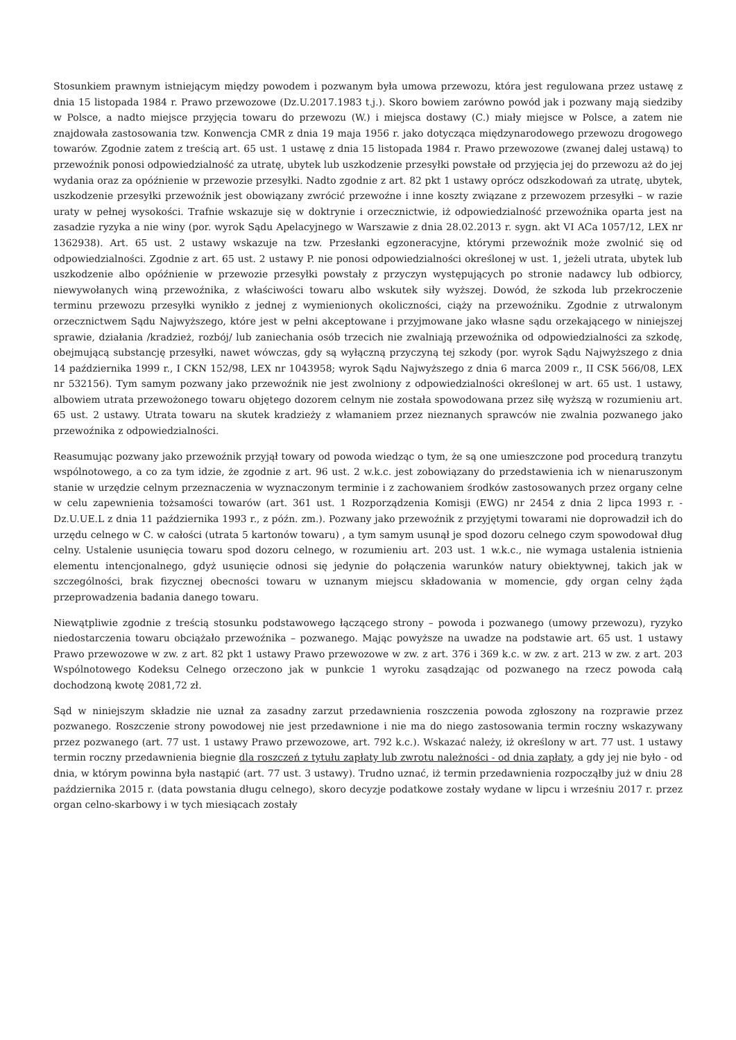Stosunkiem prawnym istniejącym między powodem i pozwanym była umowa przewozu, która jest regulowana przez ustawę z dnia 15 listopada 1984 r. Prawo przewozowe (Dz.U.2017.1983 t.j.). Skoro bowiem zarówno powód jak i pozwany mają siedziby w Polsce, a nadto miejsce przyjęcia towaru do przewozu (W.) i miejsca dostawy (C.) miały miejsce w Polsce, a zatem nie znajdowała zastosowania tzw. Konwencja CMR z dnia 19 maja 1956 r. jako dotycząca międzynarodowego przewozu drogowego towarów. Zgodnie zatem z treścią art. 65 ust. 1 ustawę z dnia 15 listopada 1984 r. Prawo przewozowe (zwanej dalej ustawą) to przewoźnik ponosi odpowiedzialność za utratę, ubytek lub uszkodzenie przesyłki powstałe od przyjęcia jej do przewozu aż do jej wydania oraz za opóźnienie w przewozie przesyłki. Nadto zgodnie z art. 82 pkt 1 ustawy oprócz odszkodowań za utratę, ubytek, uszkodzenie przesyłki przewoźnik jest obowiązany zwrócić przewoźne i inne koszty związane z przewozem przesyłki – w razie uraty w pełnej wysokości. Trafnie wskazuje się w doktrynie i orzecznictwie, iż odpowiedzialność przewoźnika oparta jest na zasadzie ryzyka a nie winy (por. wyrok Sądu Apelacyjnego w Warszawie z dnia 28.02.2013 r. sygn. akt VI ACa 1057/12, LEX nr 1362938). Art. 65 ust. 2 ustawy wskazuje na tzw. Przesłanki egzoneracyjne, którymi przewoźnik może zwolnić się od odpowiedzialności. Zgodnie z art. 65 ust. 2 ustawy P. nie ponosi odpowiedzialności określonej w ust. 1, jeżeli utrata, ubytek lub uszkodzenie albo opóźnienie w przewozie przesyłki powstały z przyczyn występujących po stronie nadawcy lub odbiorcy, niewywołanych winą przewoźnika, z właściwości towaru albo wskutek siły wyższej. Dowód, że szkoda lub przekroczenie terminu przewozu przesyłki wynikło z jednej z wymienionych okoliczności, ciąży na przewoźniku. Zgodnie z utrwalonym orzecznictwem Sądu Najwyższego, które jest w pełni akceptowane i przyjmowane jako własne sądu orzekającego w niniejszej sprawie, działania /kradzież, rozbój/ lub zaniechania osób trzecich nie zwalniają przewoźnika od odpowiedzialności za szkodę, obejmującą substancję przesyłki, nawet wówczas, gdy są wyłączną przyczyną tej szkody (por. wyrok Sądu Najwyższego z dnia 14 października 1999 r., I CKN 152/98, LEX nr 1043958; wyrok Sądu Najwyższego z dnia 6 marca 2009 r., II CSK 566/08, LEX nr 532156). Tym samym pozwany jako przewoźnik nie jest zwolniony z odpowiedzialności określonej w art. 65 ust. 1 ustawy, albowiem utrata przewożonego towaru objętego dozorem celnym nie została spowodowana przez siłę wyższą w rozumieniu art. 65 ust. 2 ustawy. Utrata towaru na skutek kradzieży z włamaniem przez nieznanych sprawców nie zwalnia pozwanego jako przewoźnika z odpowiedzialności.
Reasumując pozwany jako przewoźnik przyjął towary od powoda wiedząc o tym, że są one umieszczone pod procedurą tranzytu wspólnotowego, a co za tym idzie, że zgodnie z art. 96 ust. 2 w.k.c. jest zobowiązany do przedstawienia ich w nienaruszonym stanie w urzędzie celnym przeznaczenia w wyznaczonym terminie i z zachowaniem środków zastosowanych przez organy celne w celu zapewnienia tożsamości towarów (art. 361 ust. 1 Rozporządzenia Komisji (EWG) nr 2454 z dnia 2 lipca 1993 r. - Dz.U.UE.L z dnia 11 października 1993 r., z późn. zm.). Pozwany jako przewoźnik z przyjętymi towarami nie doprowadził ich do urzędu celnego w C. w całości (utrata 5 kartonów towaru) , a tym samym usunął je spod dozoru celnego czym spowodował dług celny. Ustalenie usunięcia towaru spod dozoru celnego, w rozumieniu art. 203 ust. 1 w.k.c., nie wymaga ustalenia istnienia elementu intencjonalnego, gdyż usunięcie odnosi się jedynie do połączenia warunków natury obiektywnej, takich jak w szczególności, brak fizycznej obecności towaru w uznanym miejscu składowania w momencie, gdy organ celny żąda przeprowadzenia badania danego towaru.
Niewątpliwie zgodnie z treścią stosunku podstawowego łączącego strony – powoda i pozwanego (umowy przewozu), ryzyko niedostarczenia towaru obciążało przewoźnika – pozwanego. Mając powyższe na uwadze na podstawie art. 65 ust. 1 ustawy Prawo przewozowe w zw. z art. 82 pkt 1 ustawy Prawo przewozowe w zw. z art. 376 i 369 k.c. w zw. z art. 213 w zw. z art. 203 Wspólnotowego Kodeksu Celnego orzeczono jak w punkcie 1 wyroku zasądzając od pozwanego na rzecz powoda całą dochodzoną kwotę 2081,72 zł.
Sąd w niniejszym składzie nie uznał za zasadny zarzut przedawnienia roszczenia powoda zgłoszony na rozprawie przez pozwanego. Roszczenie strony powodowej nie jest przedawnione i nie ma do niego zastosowania termin roczny wskazywany przez pozwanego (art. 77 ust. 1 ustawy Prawo przewozowe, art. 792 k.c.). Wskazać należy, iż określony w art. 77 ust. 1 ustawy termin roczny przedawnienia biegnie dla roszczeń z tytułu zapłaty lub zwrotu należności - od dnia zapłaty, a gdy jej nie było - od dnia, w którym powinna była nastąpić (art. 77 ust. 3 ustawy). Trudno uznać, iż termin przedawnienia rozpocząłby już w dniu 28 października 2015 r. (data powstania długu celnego), skoro decyzje podatkowe zostały wydane w lipcu i wrześniu 2017 r. przez organ celno-skarbowy i w tych miesiącach zostały